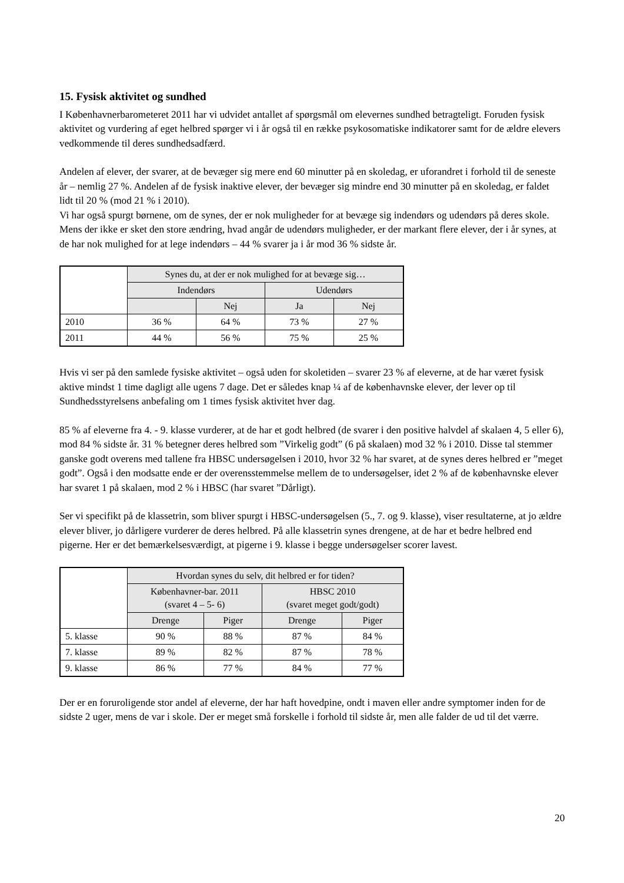15. Fysisk aktivitet og sundhed
I Københavnerbarometeret 2011 har vi udvidet antallet af spørgsmål om elevernes sundhed betragteligt. Foruden fysisk aktivitet og vurdering af eget helbred spørger vi i år også til en række psykosomatiske indikatorer samt for de ældre elevers vedkommende til deres sundhedsadfærd.
Andelen af elever, der svarer, at de bevæger sig mere end 60 minutter på en skoledag, er uforandret i forhold til de seneste år – nemlig 27 %. Andelen af de fysisk inaktive elever, der bevæger sig mindre end 30 minutter på en skoledag, er faldet lidt til 20 % (mod 21 % i 2010).
Vi har også spurgt børnene, om de synes, der er nok muligheder for at bevæge sig indendørs og udendørs på deres skole. Mens der ikke er sket den store ændring, hvad angår de udendørs muligheder, er der markant flere elever, der i år synes, at de har nok mulighed for at lege indendørs – 44 % svarer ja i år mod 36 % sidste år.
| | Synes du, at der er nok mulighed for at bevæge sig… | | | |
| | Indendørs | | Udendørs | |
| | | Nej | Ja | Nej |
| 2010 | 36 % | 64 % | 73 % | 27 % |
| 2011 | 44 % | 56 % | 75 % | 25 % |
Hvis vi ser på den samlede fysiske aktivitet – også uden for skoletiden – svarer 23 % af eleverne, at de har været fysisk aktive mindst 1 time dagligt alle ugens 7 dage. Det er således knap ¼ af de københavnske elever, der lever op til Sundhedsstyrelsens anbefaling om 1 times fysisk aktivitet hver dag.
85 % af eleverne fra 4. - 9. klasse vurderer, at de har et godt helbred (de svarer i den positive halvdel af skalaen 4, 5 eller 6), mod 84 % sidste år. 31 % betegner deres helbred som ”Virkelig godt” (6 på skalaen) mod 32 % i 2010. Disse tal stemmer ganske godt overens med tallene fra HBSC undersøgelsen i 2010, hvor 32 % har svaret, at de synes deres helbred er ”meget godt”. Også i den modsatte ende er der overensstemmelse mellem de to undersøgelser, idet 2 % af de københavnske elever har svaret 1 på skalaen, mod 2 % i HBSC (har svaret ”Dårligt).
Ser vi specifikt på de klassetrin, som bliver spurgt i HBSC-undersøgelsen (5., 7. og 9. klasse), viser resultaterne, at jo ældre elever bliver, jo dårligere vurderer de deres helbred. På alle klassetrin synes drengene, at de har et bedre helbred end pigerne. Her er det bemærkelsesværdigt, at pigerne i 9. klasse i begge undersøgelser scorer lavest.
| | Hvordan synes du selv, dit helbred er for tiden? | | | |
| | Københavner-bar. 2011 (svaret 4 – 5- 6) | | HBSC 2010 (svaret meget godt/godt) | |
| | Drenge | Piger | Drenge | Piger |
| 5. klasse | 90 % | 88 % | 87 % | 84 % |
| 7. klasse | 89 % | 82 % | 87 % | 78 % |
| 9. klasse | 86 % | 77 % | 84 % | 77 % |
Der er en foruroligende stor andel af eleverne, der har haft hovedpine, ondt i maven eller andre symptomer inden for de sidste 2 uger, mens de var i skole. Der er meget små forskelle i forhold til sidste år, men alle falder de ud til det værre.
20